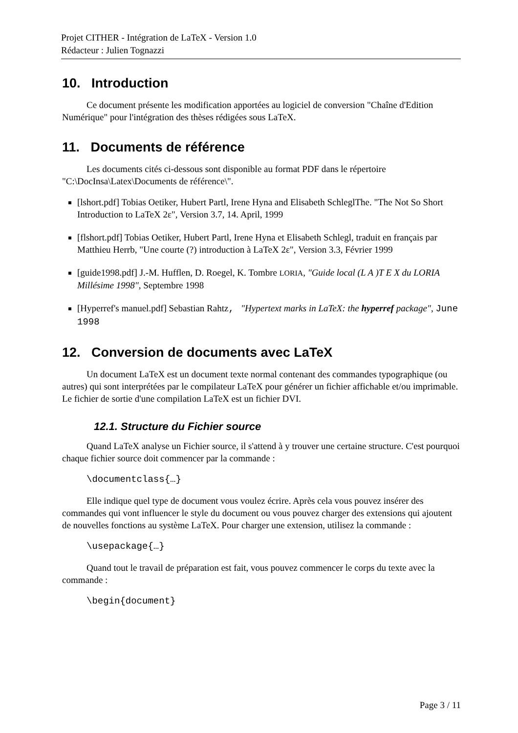Projet CITHER - Intégration de LaTeX - Version 1.0
Rédacteur : Julien Tognazzi
10. Introduction
Ce document présente les modification apportées au logiciel de conversion "Chaîne d'Edition Numérique" pour l'intégration des thèses rédigées sous LaTeX.
11. Documents de référence
Les documents cités ci-dessous sont disponible au format PDF dans le répertoire "C:\DocInsa\Latex\Documents de référence\".
[lshort.pdf] Tobias Oetiker, Hubert Partl, Irene Hyna and Elisabeth SchleglThe. "The Not So Short Introduction to LaTeX 2ε", Version 3.7, 14. April, 1999
[flshort.pdf] Tobias Oetiker, Hubert Partl, Irene Hyna et Elisabeth Schlegl, traduit en français par Matthieu Herrb, "Une courte (?) introduction à LaTeX 2ε", Version 3.3, Février 1999
[guide1998.pdf] J.-M. Hufflen, D. Roegel, K. Tombre LORIA, "Guide local (L A )T E X du LORIA Millésime 1998", Septembre 1998
[Hyperref's manuel.pdf] Sebastian Rahtz, "Hypertext marks in LaTeX: the hyperref package", June 1998
12. Conversion de documents avec LaTeX
Un document LaTeX est un document texte normal contenant des commandes typographique (ou autres) qui sont interprétées par le compilateur LaTeX pour générer un fichier affichable et/ou imprimable. Le fichier de sortie d'une compilation LaTeX est un fichier DVI.
12.1. Structure du Fichier source
Quand LaTeX analyse un Fichier source, il s'attend à y trouver une certaine structure. C'est pourquoi chaque fichier source doit commencer par la commande :
\documentclass{…}
Elle indique quel type de document vous voulez écrire. Après cela vous pouvez insérer des commandes qui vont influencer le style du document ou vous pouvez charger des extensions qui ajoutent de nouvelles fonctions au système LaTeX. Pour charger une extension, utilisez la commande :
\usepackage{…}
Quand tout le travail de préparation est fait, vous pouvez commencer le corps du texte avec la commande :
\begin{document}
Page 3 / 11